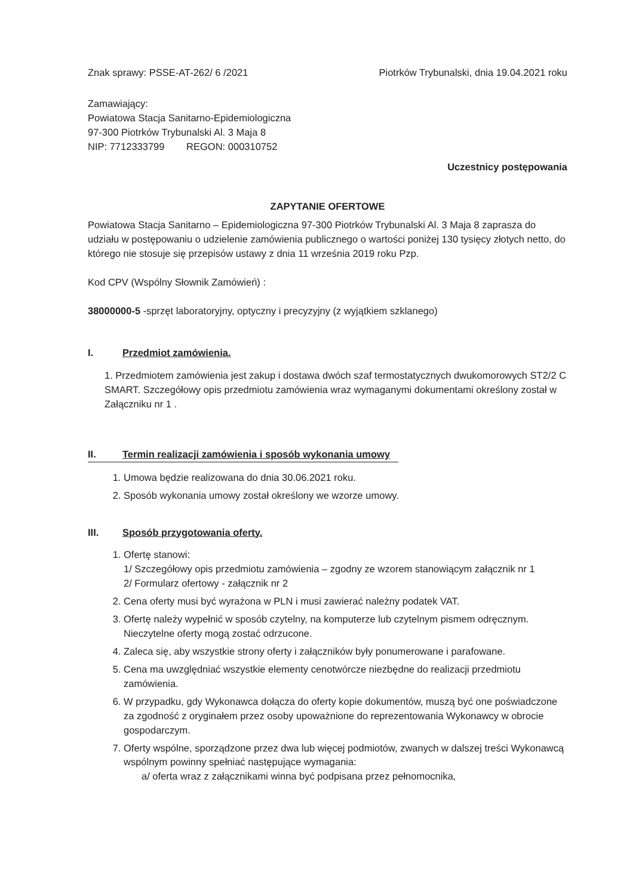Znak sprawy: PSSE-AT-262/ 6 /2021
Piotrków Trybunalski, dnia 19.04.2021 roku
Zamawiający:
Powiatowa Stacja Sanitarno-Epidemiologiczna
97-300 Piotrków Trybunalski Al. 3 Maja 8
NIP: 7712333799 REGON: 000310752
Uczestnicy postępowania
ZAPYTANIE OFERTOWE
Powiatowa Stacja Sanitarno – Epidemiologiczna 97-300 Piotrków Trybunalski Al. 3 Maja 8 zaprasza do udziału w postępowaniu o udzielenie zamówienia publicznego o wartości poniżej 130 tysięcy złotych netto, do którego nie stosuje się przepisów ustawy z dnia 11 września 2019 roku Pzp.
Kod CPV (Wspólny Słownik Zamówień) :
38000000-5 -sprzęt laboratoryjny, optyczny i precyzyjny (z wyjątkiem szklanego)
I. Przedmiot zamówienia.
1. Przedmiotem zamówienia jest zakup i dostawa dwóch szaf termostatycznych dwukomorowych ST2/2 C SMART. Szczegółowy opis przedmiotu zamówienia wraz wymaganymi dokumentami określony został w Załączniku nr 1 .
II. Termin realizacji zamówienia i sposób wykonania umowy
1. Umowa będzie realizowana do dnia 30.06.2021 roku.
2. Sposób wykonania umowy został określony we wzorze umowy.
III. Sposób przygotowania oferty.
1. Ofertę stanowi:
1/ Szczegółowy opis przedmiotu zamówienia – zgodny ze wzorem stanowiącym załącznik nr 1
2/ Formularz ofertowy - załącznik nr 2
2. Cena oferty musi być wyrażona w PLN i musi zawierać należny podatek VAT.
3. Ofertę należy wypełnić w sposób czytelny, na komputerze lub czytelnym pismem odręcznym. Nieczytelne oferty mogą zostać odrzucone.
4. Zaleca się, aby wszystkie strony oferty i załączników były ponumerowane i parafowane.
5. Cena ma uwzględniać wszystkie elementy cenotwórcze niezbędne do realizacji przedmiotu zamówienia.
6. W przypadku, gdy Wykonawca dołącza do oferty kopie dokumentów, muszą być one poświadczone za zgodność z oryginałem przez osoby upoważnione do reprezentowania Wykonawcy w obrocie gospodarczym.
7. Oferty wspólne, sporządzone przez dwa lub więcej podmiotów, zwanych w dalszej treści Wykonawcą wspólnym powinny spełniać następujące wymagania:
a/ oferta wraz z załącznikami winna być podpisana przez pełnomocnika,